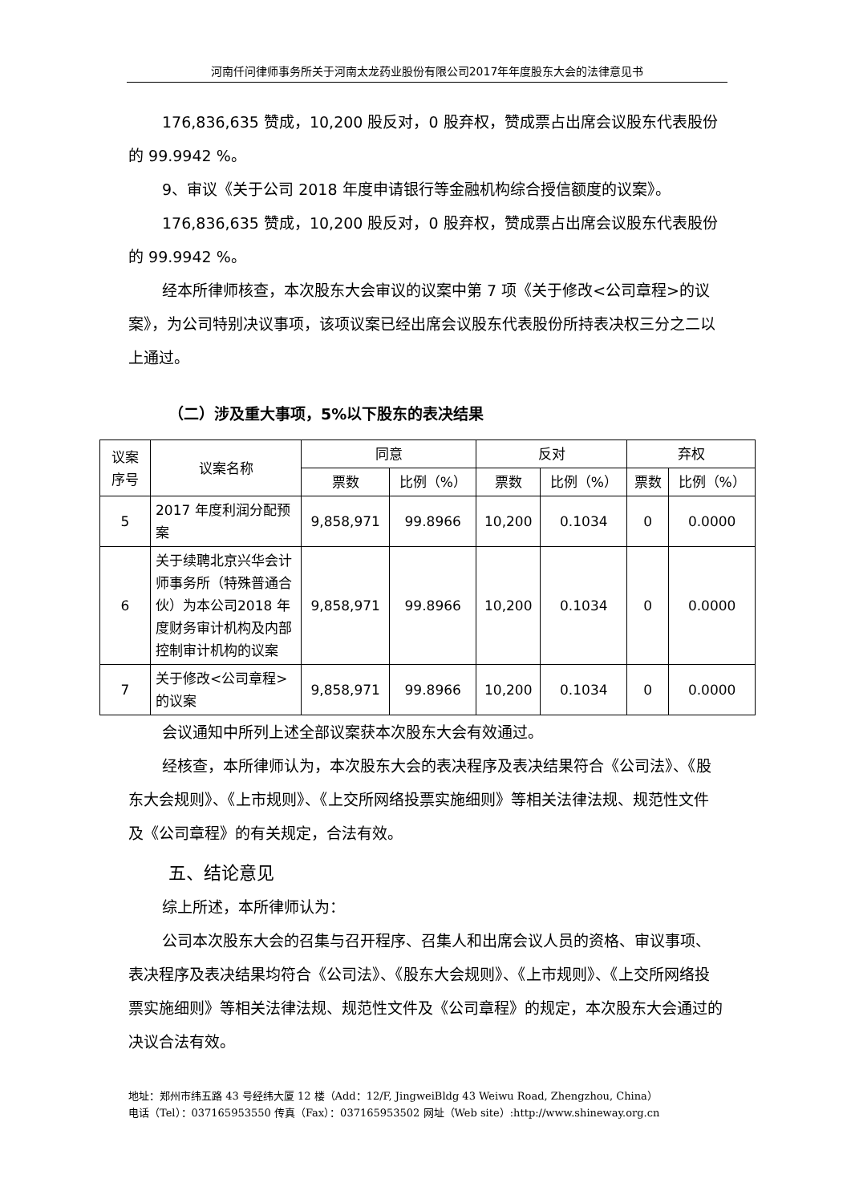河南仟问律师事务所关于河南太龙药业股份有限公司2017年年度股东大会的法律意见书
176,836,635 赞成，10,200 股反对，0 股弃权，赞成票占出席会议股东代表股份的 99.9942 %。
9、审议《关于公司 2018 年度申请银行等金融机构综合授信额度的议案》。
176,836,635 赞成，10,200 股反对，0 股弃权，赞成票占出席会议股东代表股份的 99.9942 %。
经本所律师核查，本次股东大会审议的议案中第 7 项《关于修改<公司章程>的议案》，为公司特别决议事项，该项议案已经出席会议股东代表股份所持表决权三分之二以上通过。
（二）涉及重大事项，5%以下股东的表决结果
| 议案序号 | 议案名称 | 同意 | | 反对 | | 弃权 | |
| --- | --- | --- | --- | --- | --- | --- | --- |
| | | 票数 | 比例（%） | 票数 | 比例（%） | 票数 | 比例（%） |
| 5 | 2017 年度利润分配预案 | 9,858,971 | 99.8966 | 10,200 | 0.1034 | 0 | 0.0000 |
| 6 | 关于续聘北京兴华会计师事务所（特殊普通合伙）为本公司2018 年度财务审计机构及内部控制审计机构的议案 | 9,858,971 | 99.8966 | 10,200 | 0.1034 | 0 | 0.0000 |
| 7 | 关于修改<公司章程>的议案 | 9,858,971 | 99.8966 | 10,200 | 0.1034 | 0 | 0.0000 |
会议通知中所列上述全部议案获本次股东大会有效通过。
经核查，本所律师认为，本次股东大会的表决程序及表决结果符合《公司法》、《股东大会规则》、《上市规则》、《上交所网络投票实施细则》等相关法律法规、规范性文件及《公司章程》的有关规定，合法有效。
五、结论意见
综上所述，本所律师认为：
公司本次股东大会的召集与召开程序、召集人和出席会议人员的资格、审议事项、表决程序及表决结果均符合《公司法》、《股东大会规则》、《上市规则》、《上交所网络投票实施细则》等相关法律法规、规范性文件及《公司章程》的规定，本次股东大会通过的决议合法有效。
地址：郑州市纬五路 43 号经纬大厦 12 楼（Add：12/F, JingweiBldg 43 Weiwu Road, Zhengzhou, China）
电话（Tel）：037165953550 传真（Fax）：037165953502 网址（Web site）:http://www.shineway.org.cn